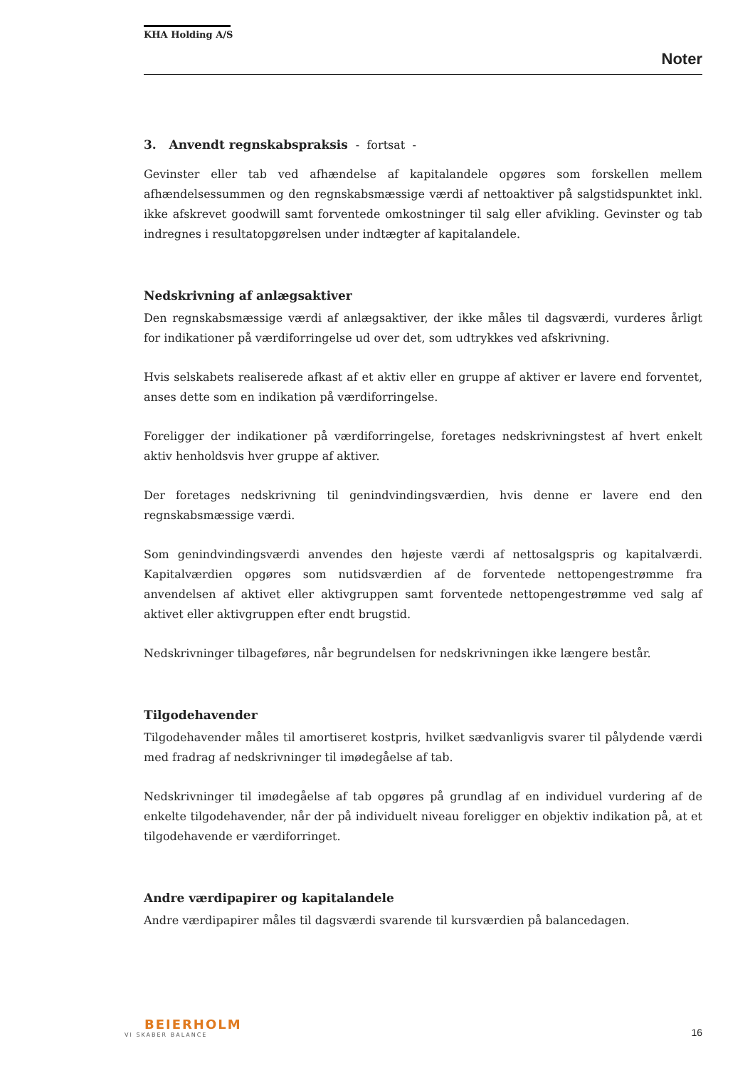KHA Holding A/S
Noter
3. Anvendt regnskabspraksis - fortsat -
Gevinster eller tab ved afhændelse af kapitalandele opgøres som forskellen mellem afhændelsessummen og den regnskabsmæssige værdi af nettoaktiver på salgstidspunktet inkl. ikke afskrevet goodwill samt forventede omkostninger til salg eller afvikling. Gevinster og tab indregnes i resultatopgørelsen under indtægter af kapitalandele.
Nedskrivning af anlægsaktiver
Den regnskabsmæssige værdi af anlægsaktiver, der ikke måles til dagsværdi, vurderes årligt for indikationer på værdiforringelse ud over det, som udtrykkes ved afskrivning.
Hvis selskabets realiserede afkast af et aktiv eller en gruppe af aktiver er lavere end forventet, anses dette som en indikation på værdiforringelse.
Foreligger der indikationer på værdiforringelse, foretages nedskrivningstest af hvert enkelt aktiv henholdsvis hver gruppe af aktiver.
Der foretages nedskrivning til genindvindingsværdien, hvis denne er lavere end den regnskabsmæssige værdi.
Som genindvindingsværdi anvendes den højeste værdi af nettosalgspris og kapitalværdi. Kapitalværdien opgøres som nutidsværdien af de forventede nettopengestrømme fra anvendelsen af aktivet eller aktivgruppen samt forventede nettopengestrømme ved salg af aktivet eller aktivgruppen efter endt brugstid.
Nedskrivninger tilbageføres, når begrundelsen for nedskrivningen ikke længere består.
Tilgodehavender
Tilgodehavender måles til amortiseret kostpris, hvilket sædvanligvis svarer til pålydende værdi med fradrag af nedskrivninger til imødegåelse af tab.
Nedskrivninger til imødegåelse af tab opgøres på grundlag af en individuel vurdering af de enkelte tilgodehavender, når der på individuelt niveau foreligger en objektiv indikation på, at et tilgodehavende er værdiforringet.
Andre værdipapirer og kapitalandele
Andre værdipapirer måles til dagsværdi svarende til kursværdien på balancedagen.
BEIERHOLM
VI SKABER BALANCE
16